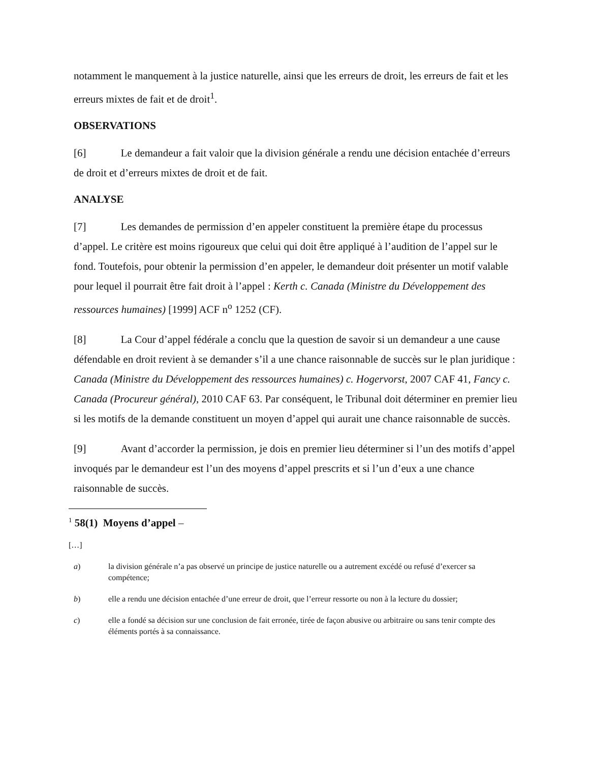notamment le manquement à la justice naturelle, ainsi que les erreurs de droit, les erreurs de fait et les erreurs mixtes de fait et de droit<sup>1</sup>.
OBSERVATIONS
[6] Le demandeur a fait valoir que la division générale a rendu une décision entachée d’erreurs de droit et d’erreurs mixtes de droit et de fait.
ANALYSE
[7] Les demandes de permission d’en appeler constituent la première étape du processus d’appel. Le critère est moins rigoureux que celui qui doit être appliqué à l’audition de l’appel sur le fond. Toutefois, pour obtenir la permission d’en appeler, le demandeur doit présenter un motif valable pour lequel il pourrait être fait droit à l’appel : Kerth c. Canada (Ministre du Développement des ressources humaines) [1999] ACF n<sup>o</sup> 1252 (CF).
[8] La Cour d’appel fédérale a conclu que la question de savoir si un demandeur a une cause défendable en droit revient à se demander s’il a une chance raisonnable de succès sur le plan juridique : Canada (Ministre du Développement des ressources humaines) c. Hogervorst, 2007 CAF 41, Fancy c. Canada (Procureur général), 2010 CAF 63. Par conséquent, le Tribunal doit déterminer en premier lieu si les motifs de la demande constituent un moyen d’appel qui aurait une chance raisonnable de succès.
[9] Avant d’accorder la permission, je dois en premier lieu déterminer si l’un des motifs d’appel invoqués par le demandeur est l’un des moyens d’appel prescrits et si l’un d’eux a une chance raisonnable de succès.
<sup>1</sup> 58(1) Moyens d’appel –
[…]
a) la division générale n’a pas observé un principe de justice naturelle ou a autrement excédé ou refusé d’exercer sa compétence;
b) elle a rendu une décision entachée d’une erreur de droit, que l’erreur ressorte ou non à la lecture du dossier;
c) elle a fondé sa décision sur une conclusion de fait erronée, tirée de façon abusive ou arbitraire ou sans tenir compte des éléments portés à sa connaissance.